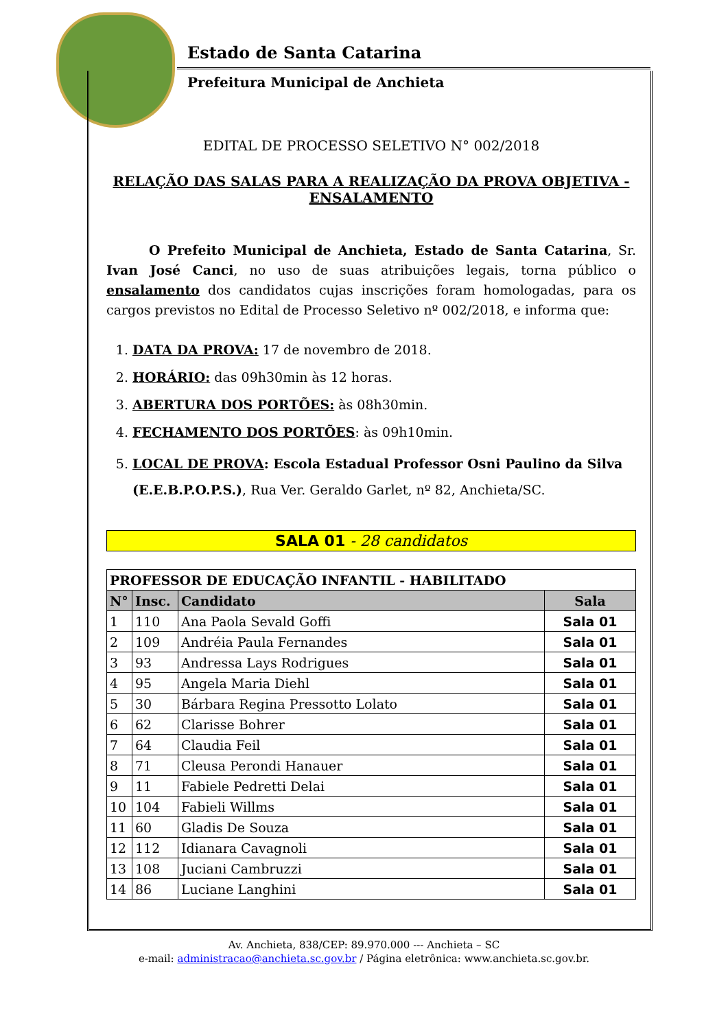Estado de Santa Catarina
Prefeitura Municipal de Anchieta
EDITAL DE PROCESSO SELETIVO N° 002/2018
RELAÇÃO DAS SALAS PARA A REALIZAÇÃO DA PROVA OBJETIVA - ENSALAMENTO
O Prefeito Municipal de Anchieta, Estado de Santa Catarina, Sr. Ivan José Canci, no uso de suas atribuições legais, torna público o ensalamento dos candidatos cujas inscrições foram homologadas, para os cargos previstos no Edital de Processo Seletivo nº 002/2018, e informa que:
1. DATA DA PROVA: 17 de novembro de 2018.
2. HORÁRIO: das 09h30min às 12 horas.
3. ABERTURA DOS PORTÕES: às 08h30min.
4. FECHAMENTO DOS PORTÕES: às 09h10min.
5. LOCAL DE PROVA: Escola Estadual Professor Osni Paulino da Silva (E.E.B.P.O.P.S.), Rua Ver. Geraldo Garlet, nº 82, Anchieta/SC.
SALA 01 - 28 candidatos
| PROFESSOR DE EDUCAÇÃO INFANTIL - HABILITADO | | | |
| N° | Insc. | Candidato | Sala |
| 1 | 110 | Ana Paola Sevald Goffi | Sala 01 |
| 2 | 109 | Andréia Paula Fernandes | Sala 01 |
| 3 | 93 | Andressa Lays Rodrigues | Sala 01 |
| 4 | 95 | Angela Maria Diehl | Sala 01 |
| 5 | 30 | Bárbara Regina Pressotto Lolato | Sala 01 |
| 6 | 62 | Clarisse Bohrer | Sala 01 |
| 7 | 64 | Claudia Feil | Sala 01 |
| 8 | 71 | Cleusa Perondi Hanauer | Sala 01 |
| 9 | 11 | Fabiele Pedretti Delai | Sala 01 |
| 10 | 104 | Fabieli Willms | Sala 01 |
| 11 | 60 | Gladis De Souza | Sala 01 |
| 12 | 112 | Idianara Cavagnoli | Sala 01 |
| 13 | 108 | Juciani Cambruzzi | Sala 01 |
| 14 | 86 | Luciane Langhini | Sala 01 |
Av. Anchieta, 838/CEP: 89.970.000 --- Anchieta – SC
e-mail: administracao@anchieta.sc.gov.br / Página eletrônica: www.anchieta.sc.gov.br.